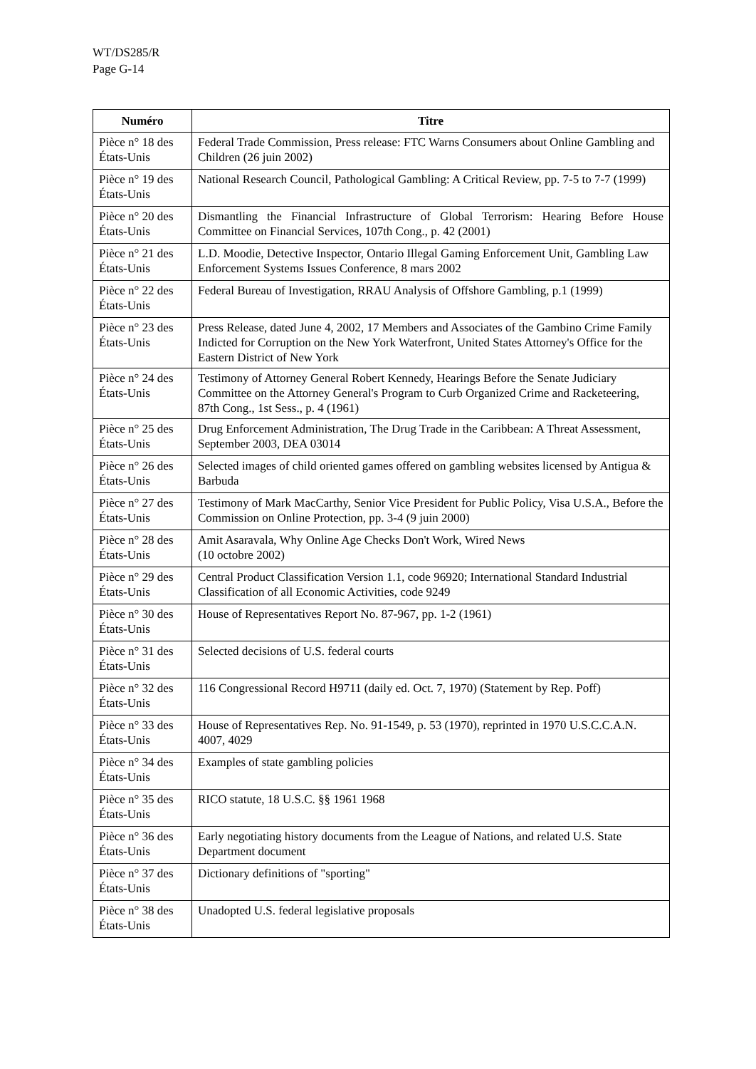WT/DS285/R
Page G-14
| Numéro | Titre |
| --- | --- |
| Pièce n° 18 des États-Unis | Federal Trade Commission, Press release: FTC Warns Consumers about Online Gambling and Children (26 juin 2002) |
| Pièce n° 19 des États-Unis | National Research Council, Pathological Gambling: A Critical Review, pp. 7-5 to 7-7 (1999) |
| Pièce n° 20 des États-Unis | Dismantling the Financial Infrastructure of Global Terrorism: Hearing Before House Committee on Financial Services, 107th Cong., p. 42 (2001) |
| Pièce n° 21 des États-Unis | L.D. Moodie, Detective Inspector, Ontario Illegal Gaming Enforcement Unit, Gambling Law Enforcement Systems Issues Conference, 8 mars 2002 |
| Pièce n° 22 des États-Unis | Federal Bureau of Investigation, RRAU Analysis of Offshore Gambling, p.1 (1999) |
| Pièce n° 23 des États-Unis | Press Release, dated June 4, 2002, 17 Members and Associates of the Gambino Crime Family Indicted for Corruption on the New York Waterfront, United States Attorney's Office for the Eastern District of New York |
| Pièce n° 24 des États-Unis | Testimony of Attorney General Robert Kennedy, Hearings Before the Senate Judiciary Committee on the Attorney General's Program to Curb Organized Crime and Racketeering, 87th Cong., 1st Sess., p. 4 (1961) |
| Pièce n° 25 des États-Unis | Drug Enforcement Administration, The Drug Trade in the Caribbean: A Threat Assessment, September 2003, DEA 03014 |
| Pièce n° 26 des États-Unis | Selected images of child oriented games offered on gambling websites licensed by Antigua & Barbuda |
| Pièce n° 27 des États-Unis | Testimony of Mark MacCarthy, Senior Vice President for Public Policy, Visa U.S.A., Before the Commission on Online Protection, pp. 3-4 (9 juin 2000) |
| Pièce n° 28 des États-Unis | Amit Asaravala, Why Online Age Checks Don't Work, Wired News (10 octobre 2002) |
| Pièce n° 29 des États-Unis | Central Product Classification Version 1.1, code 96920; International Standard Industrial Classification of all Economic Activities, code 9249 |
| Pièce n° 30 des États-Unis | House of Representatives Report No. 87-967, pp. 1-2 (1961) |
| Pièce n° 31 des États-Unis | Selected decisions of U.S. federal courts |
| Pièce n° 32 des États-Unis | 116 Congressional Record H9711 (daily ed. Oct. 7, 1970) (Statement by Rep. Poff) |
| Pièce n° 33 des États-Unis | House of Representatives Rep. No. 91-1549, p. 53 (1970), reprinted in 1970 U.S.C.C.A.N. 4007, 4029 |
| Pièce n° 34 des États-Unis | Examples of state gambling policies |
| Pièce n° 35 des États-Unis | RICO statute, 18 U.S.C. §§ 1961 1968 |
| Pièce n° 36 des États-Unis | Early negotiating history documents from the League of Nations, and related U.S. State Department document |
| Pièce n° 37 des États-Unis | Dictionary definitions of "sporting" |
| Pièce n° 38 des États-Unis | Unadopted U.S. federal legislative proposals |